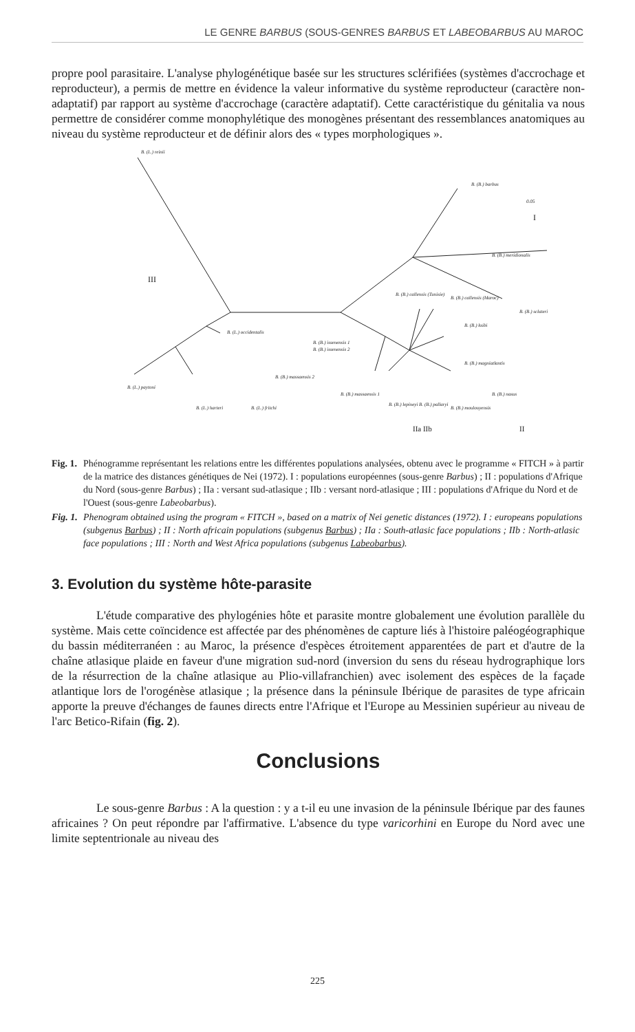LE GENRE BARBUS (SOUS-GENRES BARBUS ET LABEOBARBUS AU MAROC
propre pool parasitaire. L'analyse phylogénétique basée sur les structures sclérifiées (systèmes d'accrochage et reproducteur), a permis de mettre en évidence la valeur informative du système reproducteur (caractère non-adaptatif) par rapport au système d'accrochage (caractère adaptatif). Cette caractéristique du génitalia va nous permettre de considérer comme monophylétique des monogènes présentant des ressemblances anatomiques au niveau du système reproducteur et de définir alors des « types morphologiques ».
B. (L.) reinii
B. (B.) barbus
0.05
I
B. (B.) meridionalis
III
B. (B.) callensis (Tunisie)
B. (B.) callensis (Maroc)
B. (B.) sclateri
B. (B.) ksibi
B. (L.) occidentalis
B. (B.) issenensis 1
B. (B.) issenensis 2
B. (B.) magniatlantis
B. (B.) massaensis 2
B. (L.) paytoni
B. (B.) massaensis 1 B. (B.) nasus
B. (L.) harteri B. (L.) fritchi
B. (B.) lepineyi B. (B.) pallaryi
B. (B.) moulouyensis
IIa IIb II
Fig. 1. Phénogramme représentant les relations entre les différentes populations analysées, obtenu avec le programme « FITCH » à partir de la matrice des distances génétiques de Nei (1972). I : populations européennes (sous-genre Barbus) ; II : populations d'Afrique du Nord (sous-genre Barbus) ; IIa : versant sud-atlasique ; IIb : versant nord-atlasique ; III : populations d'Afrique du Nord et de l'Ouest (sous-genre Labeobarbus).
Fig. 1. Phenogram obtained using the program « FITCH », based on a matrix of Nei genetic distances (1972). I : europeans populations (subgenus Barbus) ; II : North africain populations (subgenus Barbus) ; IIa : South-atlasic face populations ; IIb : North-atlasic face populations ; III : North and West Africa populations (subgenus Labeobarbus).
3. Evolution du système hôte-parasite
L'étude comparative des phylogénies hôte et parasite montre globalement une évolution parallèle du système. Mais cette coïncidence est affectée par des phénomènes de capture liés à l'histoire paléogéographique du bassin méditerranéen : au Maroc, la présence d'espèces étroitement apparentées de part et d'autre de la chaîne atlasique plaide en faveur d'une migration sud-nord (inversion du sens du réseau hydrographique lors de la résurrection de la chaîne atlasique au Plio-villafranchien) avec isolement des espèces de la façade atlantique lors de l'orogénèse atlasique ; la présence dans la péninsule Ibérique de parasites de type africain apporte la preuve d'échanges de faunes directs entre l'Afrique et l'Europe au Messinien supérieur au niveau de l'arc Betico-Rifain (fig. 2).
Conclusions
Le sous-genre Barbus : A la question : y a t-il eu une invasion de la péninsule Ibérique par des faunes africaines ? On peut répondre par l'affirmative. L'absence du type varicorhini en Europe du Nord avec une limite septentrionale au niveau des
225